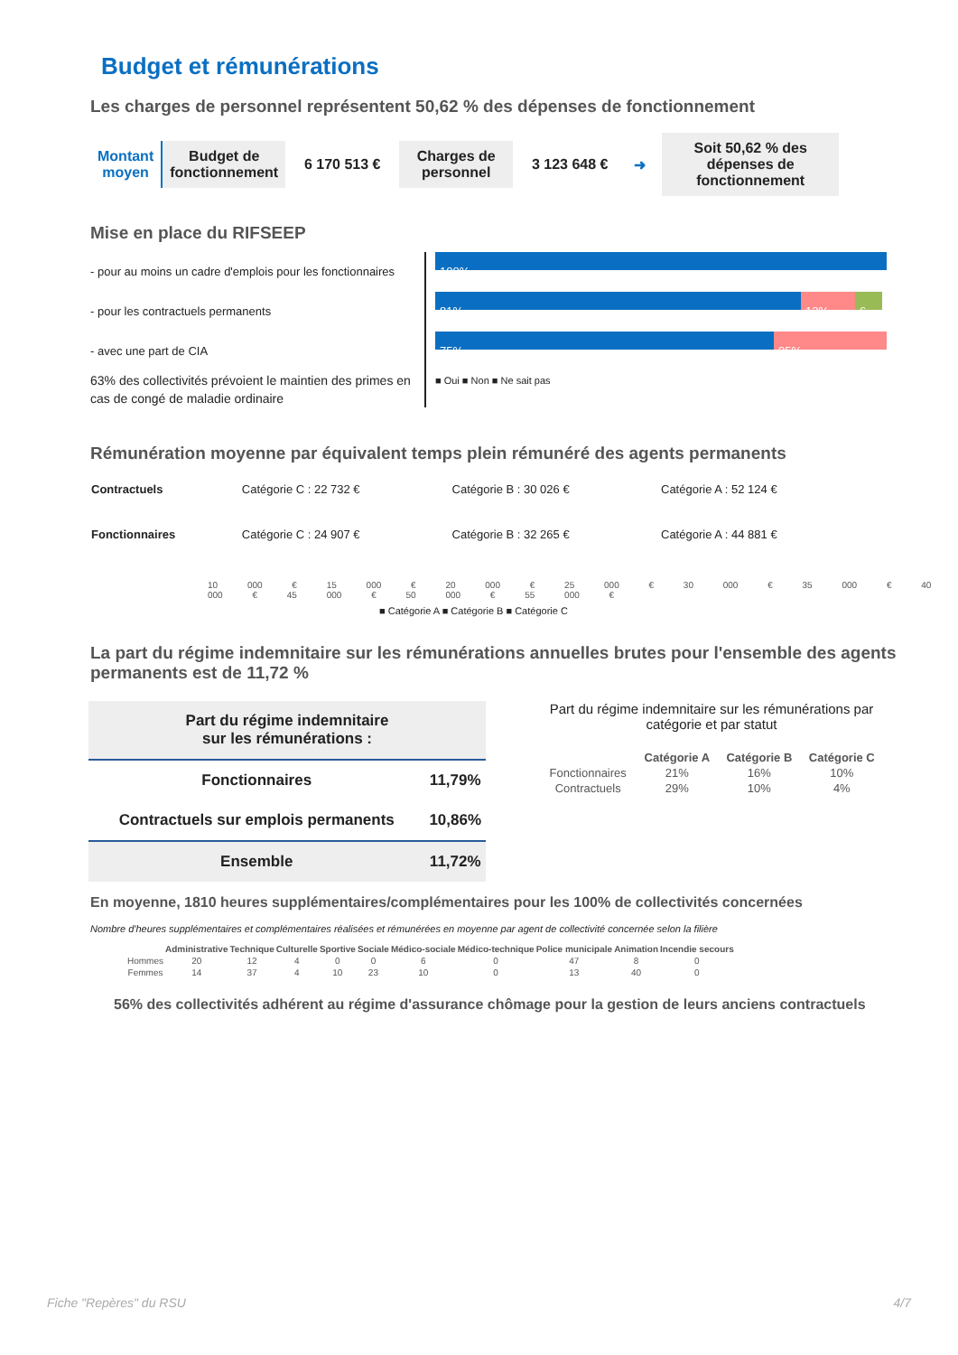Budget et rémunérations
Les charges de personnel représentent 50,62 % des dépenses de fonctionnement
Montant
moyen
Budget de fonctionnement
6 170 513 €
Charges de personnel
3 123 648 € ➜
Soit 50,62 % des dépenses de fonctionnement
Mise en place du RIFSEEP
- pour au moins un cadre d'emplois pour les fonctionnaires
- pour les contractuels permanents
- avec une part de CIA
63% des collectivités prévoient le maintien des primes en cas de congé de maladie ordinaire
100%
81% 13% 6...
75% 25%
■ Oui ■ Non ■ Ne sait pas
Rémunération moyenne par équivalent temps plein rémunéré des agents permanents
| Contractuels | Catégorie C : 22 732 € | Catégorie B : 30 026 € | Catégorie A : 52 124 € |
| Fonctionnaires | Catégorie C : 24 907 € | Catégorie B : 32 265 € | Catégorie A : 44 881 € |
10 000 € 15 000 € 20 000 € 25 000 € 30 000 € 35 000 € 40 000 € 45 000 € 50 000 € 55 000 €
■ Catégorie A ■ Catégorie B ■ Catégorie C
La part du régime indemnitaire sur les rémunérations annuelles brutes pour l'ensemble des agents permanents est de 11,72 %
| Part du régime indemnitaire sur les rémunérations : | |
| --- | --- |
| Fonctionnaires | 11,79% |
| Contractuels sur emplois permanents | 10,86% |
| Ensemble | 11,72% |
Part du régime indemnitaire sur les rémunérations par catégorie et par statut
| | Catégorie A | Catégorie B | Catégorie C |
| --- | --- | --- | --- |
| Fonctionnaires | 21% | 16% | 10% |
| Contractuels | 29% | 10% | 4% |
En moyenne, 1810 heures supplémentaires/complémentaires pour les 100% de collectivités concernées
Nombre d'heures supplémentaires et complémentaires réalisées et rémunérées en moyenne par agent de collectivité concernée selon la filière
| | Administrative | Technique | Culturelle | Sportive | Sociale | Médico-sociale | Médico-technique | Police municipale | Animation | Incendie secours |
| --- | --- | --- | --- | --- | --- | --- | --- | --- | --- | --- |
| Hommes | 20 | 12 | 4 | 0 | 0 | 6 | 0 | 47 | 8 | 0 |
| Femmes | 14 | 37 | 4 | 10 | 23 | 10 | 0 | 13 | 40 | 0 |
56% des collectivités adhérent au régime d'assurance chômage pour la gestion de leurs anciens contractuels
Fiche "Repères" du RSU 4/7